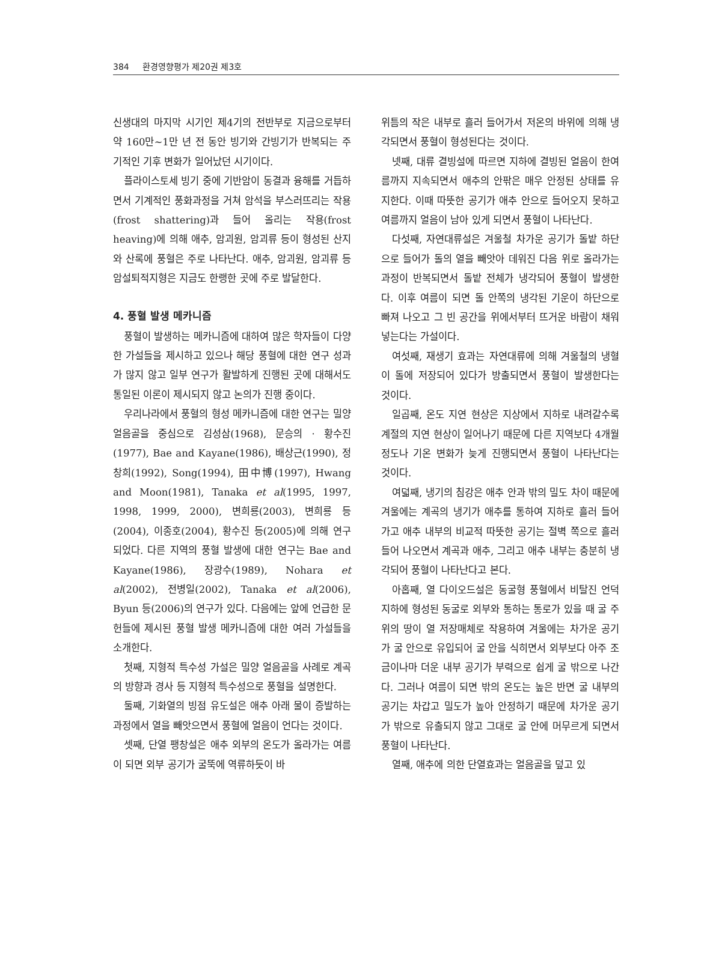384 환경영향평가 제20권 제3호
신생대의 마지막 시기인 제4기의 전반부로 지금으로부터 약 160만~1만 년 전 동안 빙기와 간빙기가 반복되는 주기적인 기후 변화가 일어났던 시기이다.
플라이스토세 빙기 중에 기반암이 동결과 융해를 거듭하면서 기계적인 풍화과정을 거쳐 암석을 부스러뜨리는 작용(frost shattering)과 들어 올리는 작용(frost heaving)에 의해 애추, 암괴원, 암괴류 등이 형성된 산지와 산록에 풍혈은 주로 나타난다. 애추, 암괴원, 암괴류 등 암설퇴적지형은 지금도 한랭한 곳에 주로 발달한다.
4. 풍혈 발생 메카니즘
풍혈이 발생하는 메카니즘에 대하여 많은 학자들이 다양한 가설들을 제시하고 있으나 해당 풍혈에 대한 연구 성과가 많지 않고 일부 연구가 활발하게 진행된 곳에 대해서도 통일된 이론이 제시되지 않고 논의가 진행 중이다.
우리나라에서 풍혈의 형성 메카니즘에 대한 연구는 밀양 얼음골을 중심으로 김성삼(1968), 문승의 · 황수진(1977), Bae and Kayane(1986), 배상근(1990), 정창희(1992), Song(1994), 田中博(1997), Hwang and Moon(1981), Tanaka et al(1995, 1997, 1998, 1999, 2000), 변희룡(2003), 변희룡 등(2004), 이종호(2004), 황수진 등(2005)에 의해 연구되었다. 다른 지역의 풍혈 발생에 대한 연구는 Bae and Kayane(1986), 장광수(1989), Nohara et al(2002), 전병일(2002), Tanaka et al(2006), Byun 등(2006)의 연구가 있다. 다음에는 앞에 언급한 문헌들에 제시된 풍혈 발생 메카니즘에 대한 여러 가설들을 소개한다.
첫째, 지형적 특수성 가설은 밀양 얼음골을 사례로 계곡의 방향과 경사 등 지형적 특수성으로 풍혈을 설명한다.
둘째, 기화열의 빙점 유도설은 애추 아래 물이 증발하는 과정에서 열을 빼앗으면서 풍혈에 얼음이 언다는 것이다.
셋째, 단열 팽창설은 애추 외부의 온도가 올라가는 여름이 되면 외부 공기가 굴뚝에 역류하듯이 바
위틈의 작은 내부로 흘러 들어가서 저온의 바위에 의해 냉각되면서 풍혈이 형성된다는 것이다.
넷째, 대류 결빙설에 따르면 지하에 결빙된 얼음이 한여름까지 지속되면서 애추의 안팎은 매우 안정된 상태를 유지한다. 이때 따뜻한 공기가 애추 안으로 들어오지 못하고 여름까지 얼음이 남아 있게 되면서 풍혈이 나타난다.
다섯째, 자연대류설은 겨울철 차가운 공기가 돌밭 하단으로 들어가 돌의 열을 빼앗아 데워진 다음 위로 올라가는 과정이 반복되면서 돌밭 전체가 냉각되어 풍혈이 발생한다. 이후 여름이 되면 돌 안쪽의 냉각된 기운이 하단으로 빠져 나오고 그 빈 공간을 위에서부터 뜨거운 바람이 채워 넣는다는 가설이다.
여섯째, 재생기 효과는 자연대류에 의해 겨울철의 냉혈이 돌에 저장되어 있다가 방출되면서 풍혈이 발생한다는 것이다.
일곱째, 온도 지연 현상은 지상에서 지하로 내려갈수록 계절의 지연 현상이 일어나기 때문에 다른 지역보다 4개월 정도나 기온 변화가 늦게 진행되면서 풍혈이 나타난다는 것이다.
여덟째, 냉기의 침강은 애추 안과 밖의 밀도 차이 때문에 겨울에는 계곡의 냉기가 애추를 통하여 지하로 흘러 들어가고 애추 내부의 비교적 따뜻한 공기는 절벽 쪽으로 흘러들어 나오면서 계곡과 애추, 그리고 애추 내부는 충분히 냉각되어 풍혈이 나타난다고 본다.
아홉째, 열 다이오드설은 동굴형 풍혈에서 비탈진 언덕 지하에 형성된 동굴로 외부와 통하는 통로가 있을 때 굴 주위의 땅이 열 저장매체로 작용하여 겨울에는 차가운 공기가 굴 안으로 유입되어 굴 안을 식히면서 외부보다 아주 조금이나마 더운 내부 공기가 부력으로 쉽게 굴 밖으로 나간다. 그러나 여름이 되면 밖의 온도는 높은 반면 굴 내부의 공기는 차갑고 밀도가 높아 안정하기 때문에 차가운 공기가 밖으로 유출되지 않고 그대로 굴 안에 머무르게 되면서 풍혈이 나타난다.
열째, 애추에 의한 단열효과는 얼음골을 덮고 있